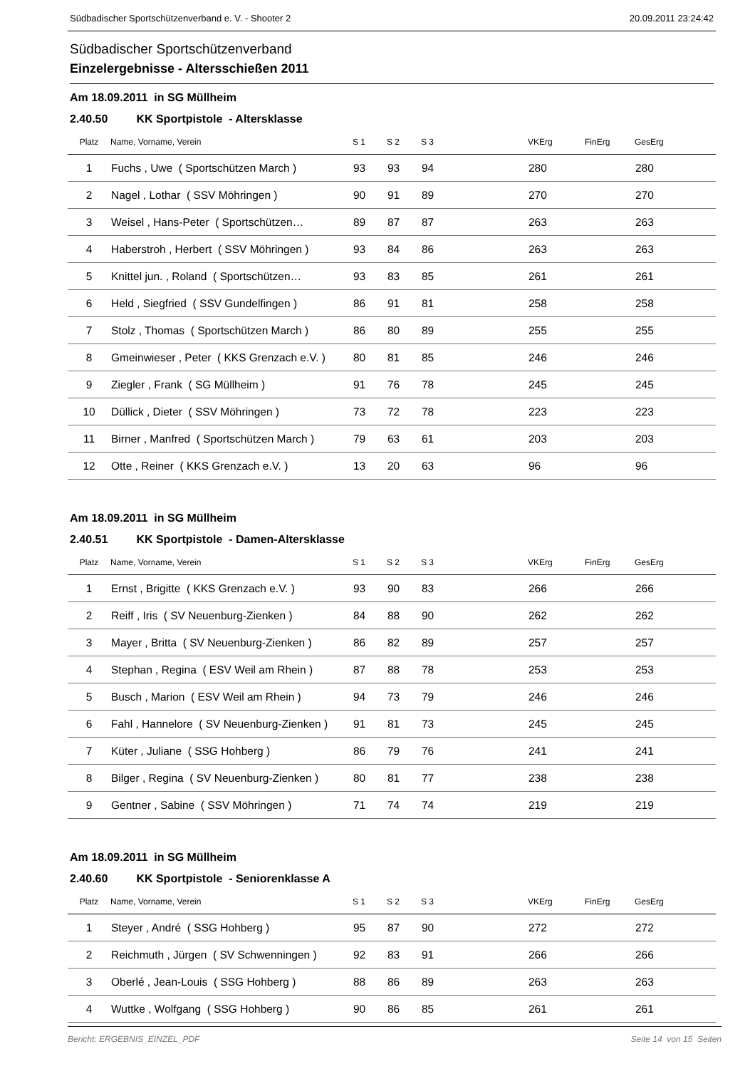Südbadischer Sportschützenverband e. V. - Shooter 2 20.09.2011 23:24:42
Südbadischer Sportschützenverband
Einzelergebnisse - Altersschießen 2011
Am 18.09.2011 in SG Müllheim
2.40.50 KK Sportpistole - Altersklasse
| Platz | Name, Vorname, Verein | S 1 | S 2 | S 3 | VKErg | FinErg | GesErg |
| --- | --- | --- | --- | --- | --- | --- | --- |
| 1 | Fuchs , Uwe ( Sportschützen March ) | 93 | 93 | 94 | 280 | | 280 |
| 2 | Nagel , Lothar ( SSV Möhringen ) | 90 | 91 | 89 | 270 | | 270 |
| 3 | Weisel , Hans-Peter ( Sportschützen… | 89 | 87 | 87 | 263 | | 263 |
| 4 | Haberstroh , Herbert ( SSV Möhringen ) | 93 | 84 | 86 | 263 | | 263 |
| 5 | Knittel jun. , Roland ( Sportschützen… | 93 | 83 | 85 | 261 | | 261 |
| 6 | Held , Siegfried ( SSV Gundelfingen ) | 86 | 91 | 81 | 258 | | 258 |
| 7 | Stolz , Thomas ( Sportschützen March ) | 86 | 80 | 89 | 255 | | 255 |
| 8 | Gmeinwieser , Peter ( KKS Grenzach e.V. ) | 80 | 81 | 85 | 246 | | 246 |
| 9 | Ziegler , Frank ( SG Müllheim ) | 91 | 76 | 78 | 245 | | 245 |
| 10 | Düllick , Dieter ( SSV Möhringen ) | 73 | 72 | 78 | 223 | | 223 |
| 11 | Birner , Manfred ( Sportschützen March ) | 79 | 63 | 61 | 203 | | 203 |
| 12 | Otte , Reiner ( KKS Grenzach e.V. ) | 13 | 20 | 63 | 96 | | 96 |
Am 18.09.2011 in SG Müllheim
2.40.51 KK Sportpistole - Damen-Altersklasse
| Platz | Name, Vorname, Verein | S 1 | S 2 | S 3 | VKErg | FinErg | GesErg |
| --- | --- | --- | --- | --- | --- | --- | --- |
| 1 | Ernst , Brigitte ( KKS Grenzach e.V. ) | 93 | 90 | 83 | 266 | | 266 |
| 2 | Reiff , Iris ( SV Neuenburg-Zienken ) | 84 | 88 | 90 | 262 | | 262 |
| 3 | Mayer , Britta ( SV Neuenburg-Zienken ) | 86 | 82 | 89 | 257 | | 257 |
| 4 | Stephan , Regina ( ESV Weil am Rhein ) | 87 | 88 | 78 | 253 | | 253 |
| 5 | Busch , Marion ( ESV Weil am Rhein ) | 94 | 73 | 79 | 246 | | 246 |
| 6 | Fahl , Hannelore ( SV Neuenburg-Zienken ) | 91 | 81 | 73 | 245 | | 245 |
| 7 | Küter , Juliane ( SSG Hohberg ) | 86 | 79 | 76 | 241 | | 241 |
| 8 | Bilger , Regina ( SV Neuenburg-Zienken ) | 80 | 81 | 77 | 238 | | 238 |
| 9 | Gentner , Sabine ( SSV Möhringen ) | 71 | 74 | 74 | 219 | | 219 |
Am 18.09.2011 in SG Müllheim
2.40.60 KK Sportpistole - Seniorenklasse A
| Platz | Name, Vorname, Verein | S 1 | S 2 | S 3 | VKErg | FinErg | GesErg |
| --- | --- | --- | --- | --- | --- | --- | --- |
| 1 | Steyer , André ( SSG Hohberg ) | 95 | 87 | 90 | 272 | | 272 |
| 2 | Reichmuth , Jürgen ( SV Schwenningen ) | 92 | 83 | 91 | 266 | | 266 |
| 3 | Oberlé , Jean-Louis ( SSG Hohberg ) | 88 | 86 | 89 | 263 | | 263 |
| 4 | Wuttke , Wolfgang ( SSG Hohberg ) | 90 | 86 | 85 | 261 | | 261 |
Bericht: ERGEBNIS_EINZEL_PDF Seite 14 von 15 Seiten